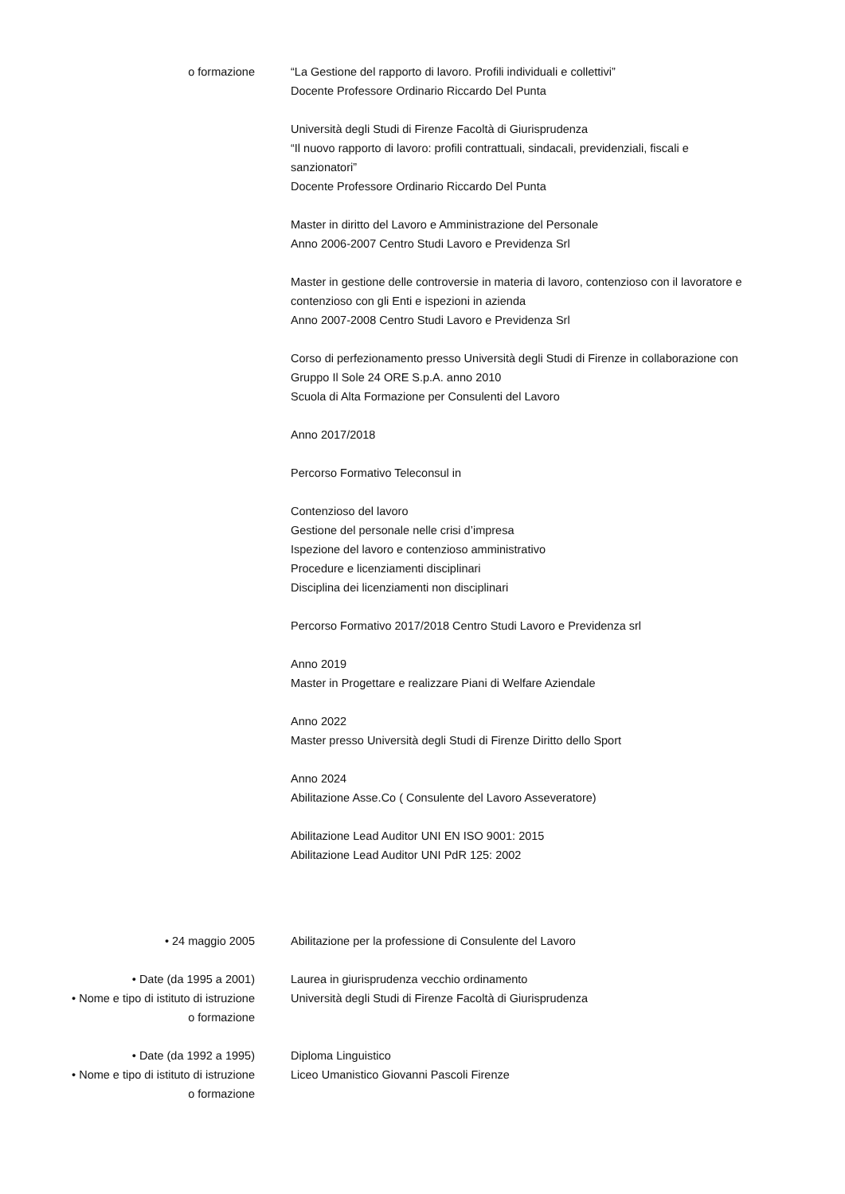o formazione “La Gestione del rapporto di lavoro. Profili individuali e collettivi”
Docente Professore Ordinario Riccardo Del Punta
Università degli Studi di Firenze Facoltà di Giurisprudenza
“Il nuovo rapporto di lavoro: profili contrattuali, sindacali, previdenziali, fiscali e sanzionatori”
Docente Professore Ordinario Riccardo Del Punta
Master in diritto del Lavoro e Amministrazione del Personale
Anno 2006-2007 Centro Studi Lavoro e Previdenza Srl
Master in gestione delle controversie in materia di lavoro, contenzioso con il lavoratore e contenzioso con gli Enti e ispezioni in azienda
Anno 2007-2008 Centro Studi Lavoro e Previdenza Srl
Corso di perfezionamento presso Università degli Studi di Firenze in collaborazione con Gruppo Il Sole 24 ORE S.p.A. anno 2010
Scuola di Alta Formazione per Consulenti del Lavoro
Anno 2017/2018
Percorso Formativo Teleconsul in
Contenzioso del lavoro
Gestione del personale nelle crisi d’impresa
Ispezione del lavoro e contenzioso amministrativo
Procedure e licenziamenti disciplinari
Disciplina dei licenziamenti non disciplinari
Percorso Formativo 2017/2018 Centro Studi Lavoro e Previdenza srl
Anno 2019
Master in Progettare e realizzare Piani di Welfare Aziendale
Anno 2022
Master presso Università degli Studi di Firenze Diritto dello Sport
Anno 2024
Abilitazione Asse.Co ( Consulente del Lavoro Asseveratore)
Abilitazione Lead Auditor UNI EN ISO 9001: 2015
Abilitazione Lead Auditor UNI PdR 125: 2002
• 24 maggio 2005 Abilitazione per la professione di Consulente del Lavoro
• Date (da 1995 a 2001)
• Nome e tipo di istituto di istruzione
o formazione
Laurea in giurisprudenza vecchio ordinamento
Università degli Studi di Firenze Facoltà di Giurisprudenza
• Date (da 1992 a 1995)
• Nome e tipo di istituto di istruzione
o formazione
Diploma Linguistico
Liceo Umanistico Giovanni Pascoli Firenze